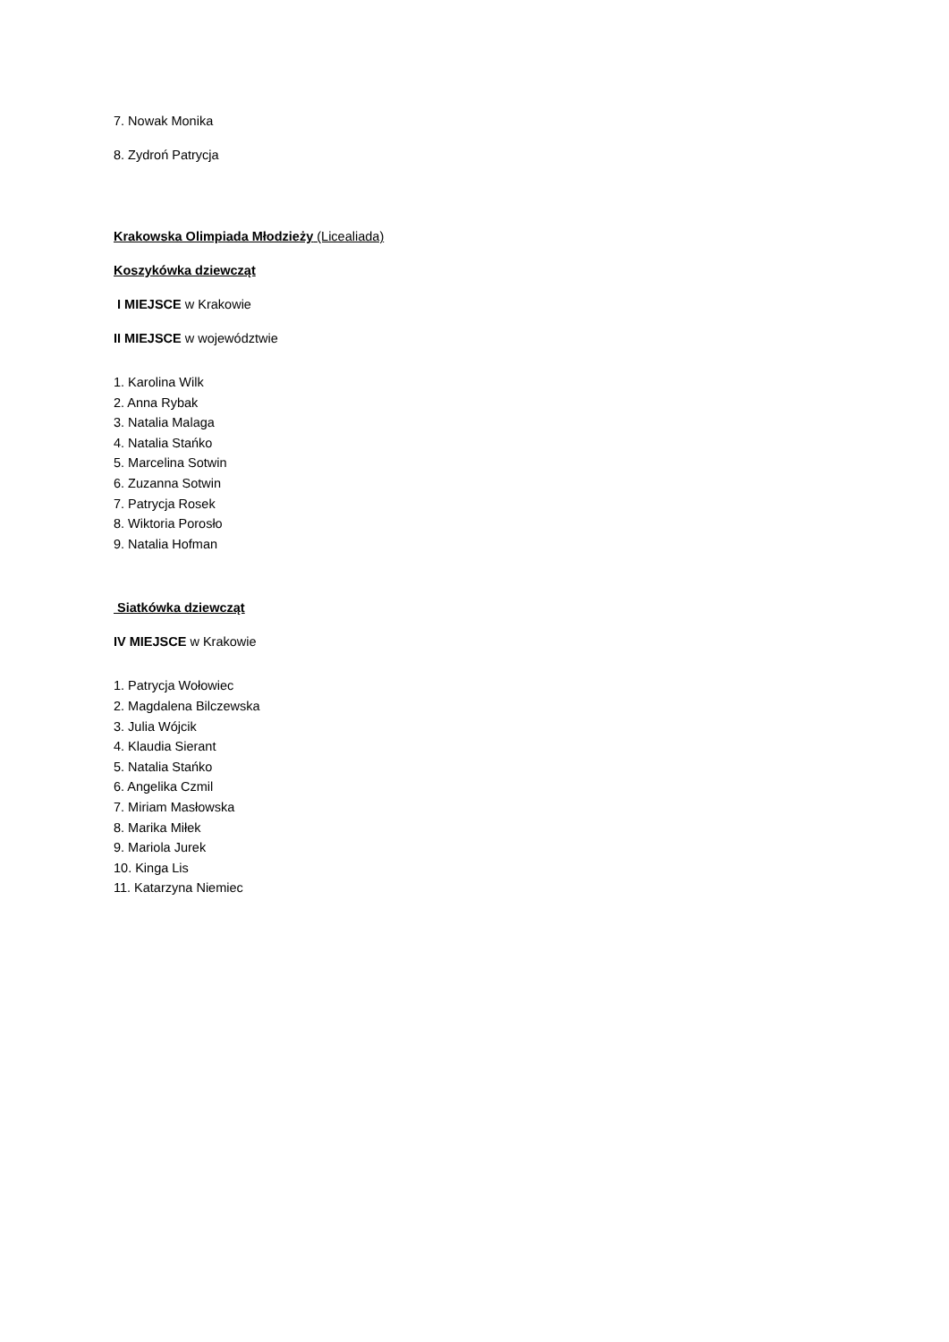7. Nowak Monika
8. Zydroń Patrycja
Krakowska Olimpiada Młodzieży (Licealiada)
Koszykówka dziewcząt
I MIEJSCE w Krakowie
II MIEJSCE w województwie
1. Karolina Wilk
2. Anna Rybak
3. Natalia Malaga
4. Natalia Stańko
5. Marcelina Sotwin
6. Zuzanna Sotwin
7. Patrycja Rosek
8. Wiktoria Porosło
9. Natalia Hofman
Siatkówka dziewcząt
IV MIEJSCE w Krakowie
1. Patrycja Wołowiec
2. Magdalena Bilczewska
3. Julia Wójcik
4. Klaudia Sierant
5. Natalia Stańko
6. Angelika Czmil
7. Miriam Masłowska
8. Marika Miłek
9. Mariola Jurek
10. Kinga Lis
11. Katarzyna Niemiec